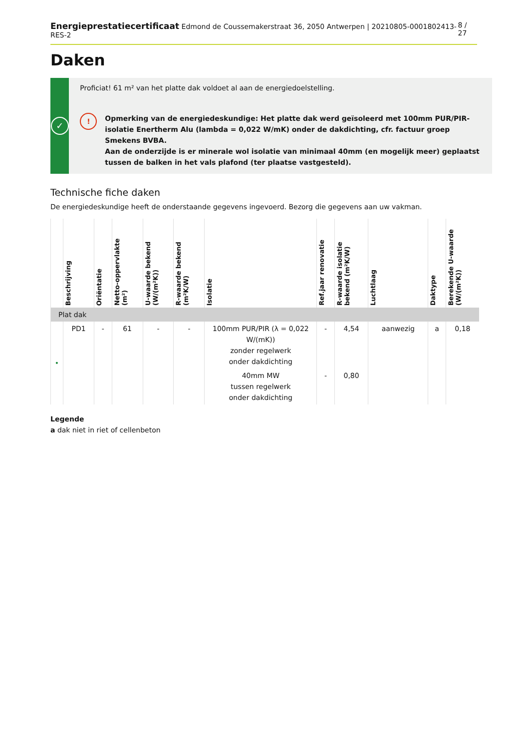Energieprestatiecertificaat Edmond de Coussemakerstraat 36, 2050 Antwerpen | 20210805-0001802413-RES-2 8 / 27
Daken
✓
Proficiat! 61 m² van het platte dak voldoet al aan de energiedoelstelling.
!
Opmerking van de energiedeskundige: Het platte dak werd geïsoleerd met 100mm PUR/PIR-isolatie Enertherm Alu (lambda = 0,022 W/mK) onder de dakdichting, cfr. factuur groep Smekens BVBA.
Aan de onderzijde is er minerale wol isolatie van minimaal 40mm (en mogelijk meer) geplaatst tussen de balken in het vals plafond (ter plaatse vastgesteld).
Technische fiche daken
De energiedeskundige heeft de onderstaande gegevens ingevoerd. Bezorg die gegevens aan uw vakman.
| | Beschrijving | Oriëntatie | Netto-oppervlakte (m²) | U-waarde bekend (W/(m²K)) | R-waarde bekend (m²K/W) | Isolatie | Ref.jaar renovatie | R-waarde isolatie bekend (m²K/W) | Luchtlaag | Daktype | Berekende U-waarde (W/(m²K)) |
| --- | --- | --- | --- | --- | --- | --- | --- | --- | --- | --- | --- |
| Plat dak | | | | | | | | | | | |
| • | PD1 | - | 61 | - | - | 100mm PUR/PIR (λ = 0,022 W/(mK)) zonder regelwerk onder dakdichting | - | 4,54 | aanwezig | a | 0,18 |
| | | | | | | 40mm MW tussen regelwerk onder dakdichting | - | 0,80 | | | |
Legende
a dak niet in riet of cellenbeton